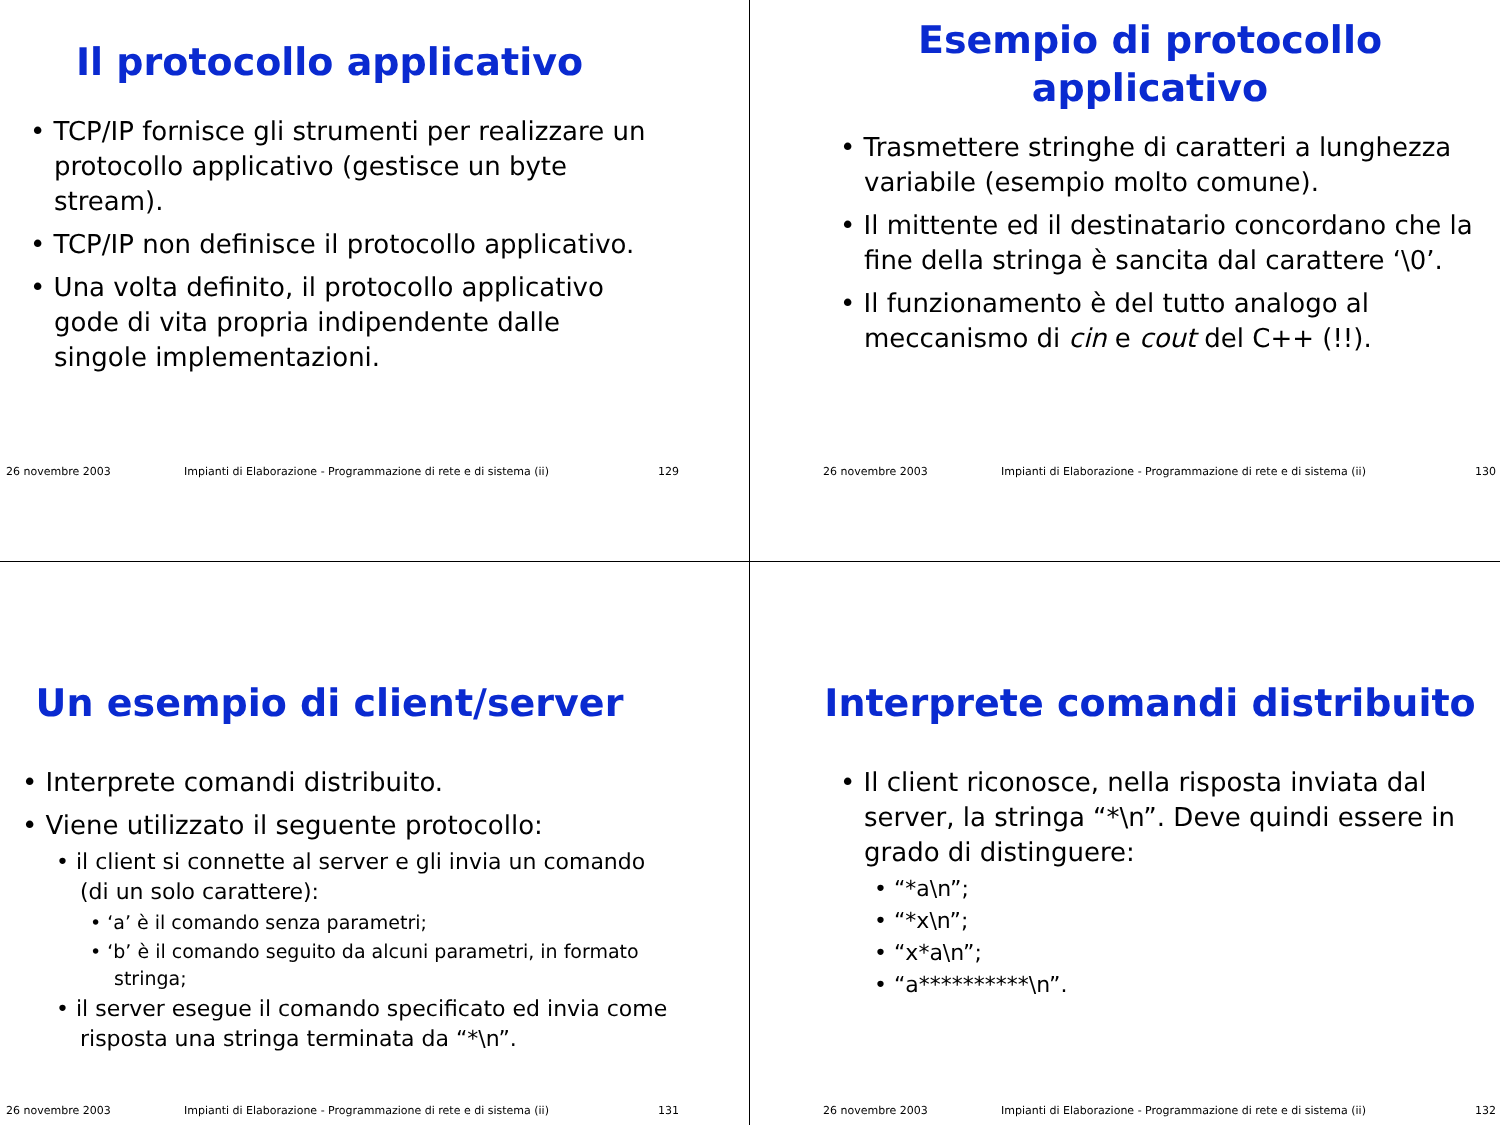Il protocollo applicativo
• TCP/IP fornisce gli strumenti per realizzare un protocollo applicativo (gestisce un byte stream).
• TCP/IP non definisce il protocollo applicativo.
• Una volta definito, il protocollo applicativo gode di vita propria indipendente dalle singole implementazioni.
26 novembre 2003 Impianti di Elaborazione - Programmazione di rete e di sistema (ii) 129
Esempio di protocollo
applicativo
• Trasmettere stringhe di caratteri a lunghezza variabile (esempio molto comune).
• Il mittente ed il destinatario concordano che la fine della stringa è sancita dal carattere ‘\0’.
• Il funzionamento è del tutto analogo al meccanismo di cin e cout del C++ (!!).
26 novembre 2003 Impianti di Elaborazione - Programmazione di rete e di sistema (ii) 130
Un esempio di client/server
• Interprete comandi distribuito.
• Viene utilizzato il seguente protocollo:
• il client si connette al server e gli invia un comando (di un solo carattere):
• ‘a’ è il comando senza parametri;
• ‘b’ è il comando seguito da alcuni parametri, in formato stringa;
• il server esegue il comando specificato ed invia come risposta una stringa terminata da “*\n”.
26 novembre 2003 Impianti di Elaborazione - Programmazione di rete e di sistema (ii) 131
Interprete comandi distribuito
• Il client riconosce, nella risposta inviata dal server, la stringa “*\n”. Deve quindi essere in grado di distinguere:
• “*a\n”;
• “*x\n”;
• “x*a\n”;
• “a**********\n”.
26 novembre 2003 Impianti di Elaborazione - Programmazione di rete e di sistema (ii) 132